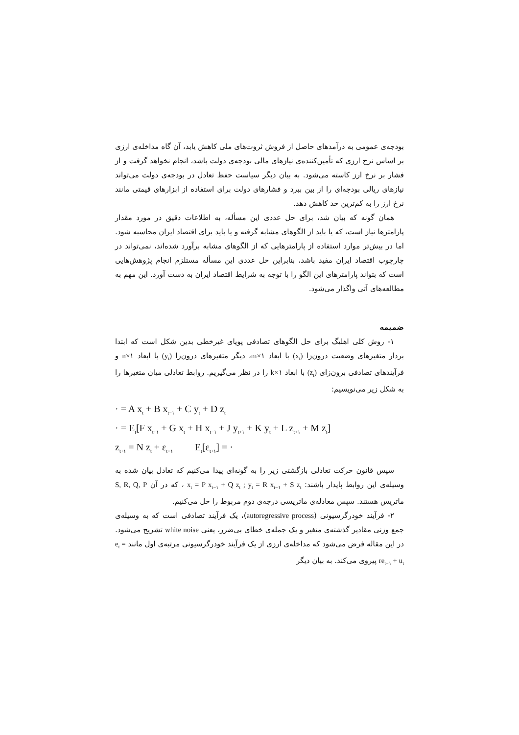بودجه‌ی عمومی به درآمدهای حاصل از فروش ثروت‌های ملی کاهش یابد، آن گاه مداخله‌ی ارزی بر اساس نرخ ارزی که تأمین‌کننده‌ی نیازهای مالی بودجه‌ی دولت باشد، انجام نخواهد گرفت و از فشار بر نرخ ارز کاسته می‌شود. به بیان دیگر سیاست حفظ تعادل در بودجه‌ی دولت می‌تواند نیازهای ریالی بودجه‌ای را از بین ببرد و فشارهای دولت برای استفاده از ابزارهای قیمتی مانند نرخ ارز را به کم‌ترین حد کاهش دهد.
همان گونه که بیان شد، برای حل عددی این مسأله، به اطلاعات دقیق در مورد مقدار پارامترها نیاز است، که یا باید از الگوهای مشابه گرفته و یا باید برای اقتصاد ایران محاسبه شود. اما در بیش‌تر موارد استفاده از پارامترهایی که از الگوهای مشابه برآورد شده‌اند، نمی‌تواند در چارچوب اقتصاد ایران مفید باشد، بنابراین حل عددی این مسأله مستلزم انجام پژوهش‌هایی است که بتواند پارامترهای این الگو را با توجه به شرایط اقتصاد ایران به دست آورد. این مهم به مطالعه‌های آتی واگذار می‌شود.
ضمیمه
۱- روش کلی اهلیگ برای حل الگوهای تصادفی پویای غیرخطی بدین شکل است که ابتدا بردار متغیرهای وضعیت درون‌زا (x<sub>t</sub>) با ابعاد m×۱، دیگر متغیرهای درون‌زا (y<sub>t</sub>) با ابعاد n×۱ و فرآیندهای تصادفی برون‌زای (z<sub>t</sub>) با ابعاد k×۱ را در نظر می‌گیریم. روابط تعادلی میان متغیرها را به شکل زیر می‌نویسیم:
· = A x<sub>t</sub> + B x<sub>t−۱</sub> + C y<sub>t</sub> + D z<sub>t</sub>
· = E<sub>t</sub>[F x<sub>t+۱</sub> + G x<sub>t</sub> + H x<sub>t−۱</sub> + J y<sub>t+۱</sub> + K y<sub>t</sub> + L z<sub>t+۱</sub> + M z<sub>t</sub>]
z<sub>t+۱</sub> = N z<sub>t</sub> + ε<sub>t+۱</sub> E<sub>t</sub>[ε<sub>t+۱</sub>] = ·
سپس قانون حرکت تعادلی بازگشتی زیر را به گونه‌ای پیدا می‌کنیم که تعادل بیان شده به وسیله‌ی این روابط پایدار باشند: x<sub>t</sub> = P x<sub>t−۱</sub> + Q z<sub>t</sub> ; y<sub>t</sub> = R x<sub>t−۱</sub> + S z<sub>t</sub> ، که در آن S, R, Q, P ماتریس هستند. سپس معادله‌ی ماتریسی درجه‌ی دوم مربوط را حل می‌کنیم.
۲- فرآیند خودرگرسیونی (autoregressive process)، یک فرآیند تصادفی است که به وسیله‌ی جمع وزنی مقادیر گذشته‌ی متغیر و یک جمله‌ی خطای بی‌ضرر، یعنی white noise تشریح می‌شود. در این مقاله فرض می‌شود که مداخله‌ی ارزی از یک فرآیند خودرگرسیونی مرتبه‌ی اول مانند e<sub>t</sub> = re<sub>t−۱</sub> + u<sub>t</sub> پیروی می‌کند. به بیان دیگر